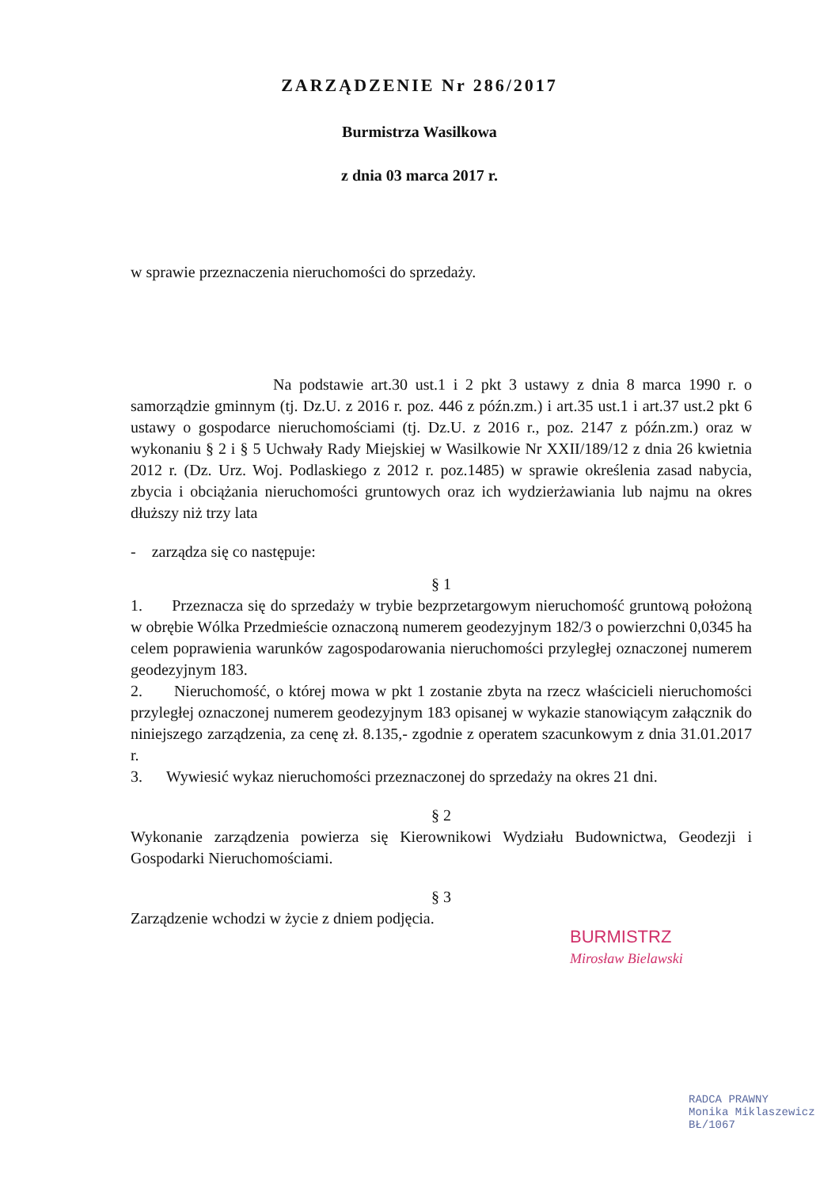ZARZĄDZENIE Nr 286/2017
Burmistrza Wasilkowa
z dnia 03 marca 2017 r.
w sprawie przeznaczenia nieruchomości do sprzedaży.
Na podstawie art.30 ust.1 i 2 pkt 3 ustawy z dnia 8 marca 1990 r. o samorządzie gminnym (tj. Dz.U. z 2016 r. poz. 446 z późn.zm.) i art.35 ust.1 i art.37 ust.2 pkt 6 ustawy o gospodarce nieruchomościami (tj. Dz.U. z 2016 r., poz. 2147 z późn.zm.) oraz w wykonaniu § 2 i § 5 Uchwały Rady Miejskiej w Wasilkowie Nr XXII/189/12 z dnia 26 kwietnia 2012 r. (Dz. Urz. Woj. Podlaskiego z 2012 r. poz.1485) w sprawie określenia zasad nabycia, zbycia i obciążania nieruchomości gruntowych oraz ich wydzierżawiania lub najmu na okres dłuższy niż trzy lata
- zarządza się co następuje:
§ 1
1. Przeznacza się do sprzedaży w trybie bezprzetargowym nieruchomość gruntową położoną w obrębie Wólka Przedmieście oznaczoną numerem geodezyjnym 182/3 o powierzchni 0,0345 ha celem poprawienia warunków zagospodarowania nieruchomości przyległej oznaczonej numerem geodezyjnym 183.
2. Nieruchomość, o której mowa w pkt 1 zostanie zbyta na rzecz właścicieli nieruchomości przyległej oznaczonej numerem geodezyjnym 183 opisanej w wykazie stanowiącym załącznik do niniejszego zarządzenia, za cenę zł. 8.135,- zgodnie z operatem szacunkowym z dnia 31.01.2017 r.
3. Wywiesić wykaz nieruchomości przeznaczonej do sprzedaży na okres 21 dni.
§ 2
Wykonanie zarządzenia powierza się Kierownikowi Wydziału Budownictwa, Geodezji i Gospodarki Nieruchomościami.
§ 3
Zarządzenie wchodzi w życie z dniem podjęcia.
BURMISTRZ
Mirosław Bielawski
RADCA PRAWNY
Monika Miklaszewicz
BŁ/1067